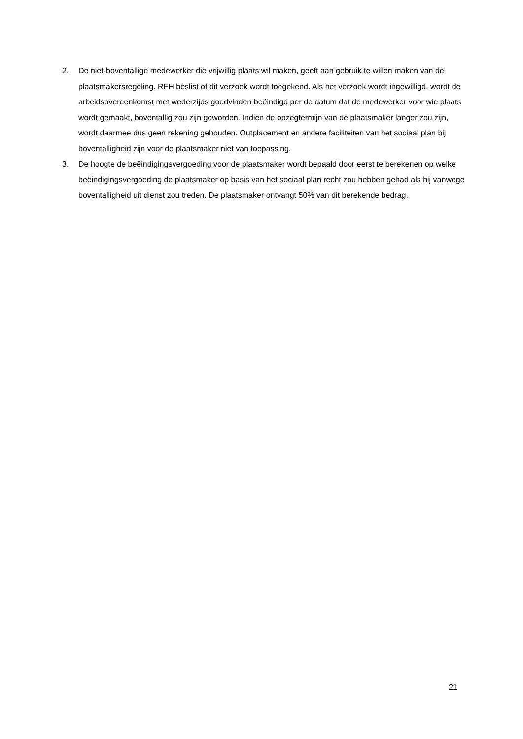2. De niet-boventallige medewerker die vrijwillig plaats wil maken, geeft aan gebruik te willen maken van de plaatsmakersregeling. RFH beslist of dit verzoek wordt toegekend. Als het verzoek wordt ingewilligd, wordt de arbeidsovereenkomst met wederzijds goedvinden beëindigd per de datum dat de medewerker voor wie plaats wordt gemaakt, boventallig zou zijn geworden. Indien de opzegtermijn van de plaatsmaker langer zou zijn, wordt daarmee dus geen rekening gehouden. Outplacement en andere faciliteiten van het sociaal plan bij boventalligheid zijn voor de plaatsmaker niet van toepassing.
3. De hoogte de beëindigingsvergoeding voor de plaatsmaker wordt bepaald door eerst te berekenen op welke beëindigingsvergoeding de plaatsmaker op basis van het sociaal plan recht zou hebben gehad als hij vanwege boventalligheid uit dienst zou treden. De plaatsmaker ontvangt 50% van dit berekende bedrag.
21